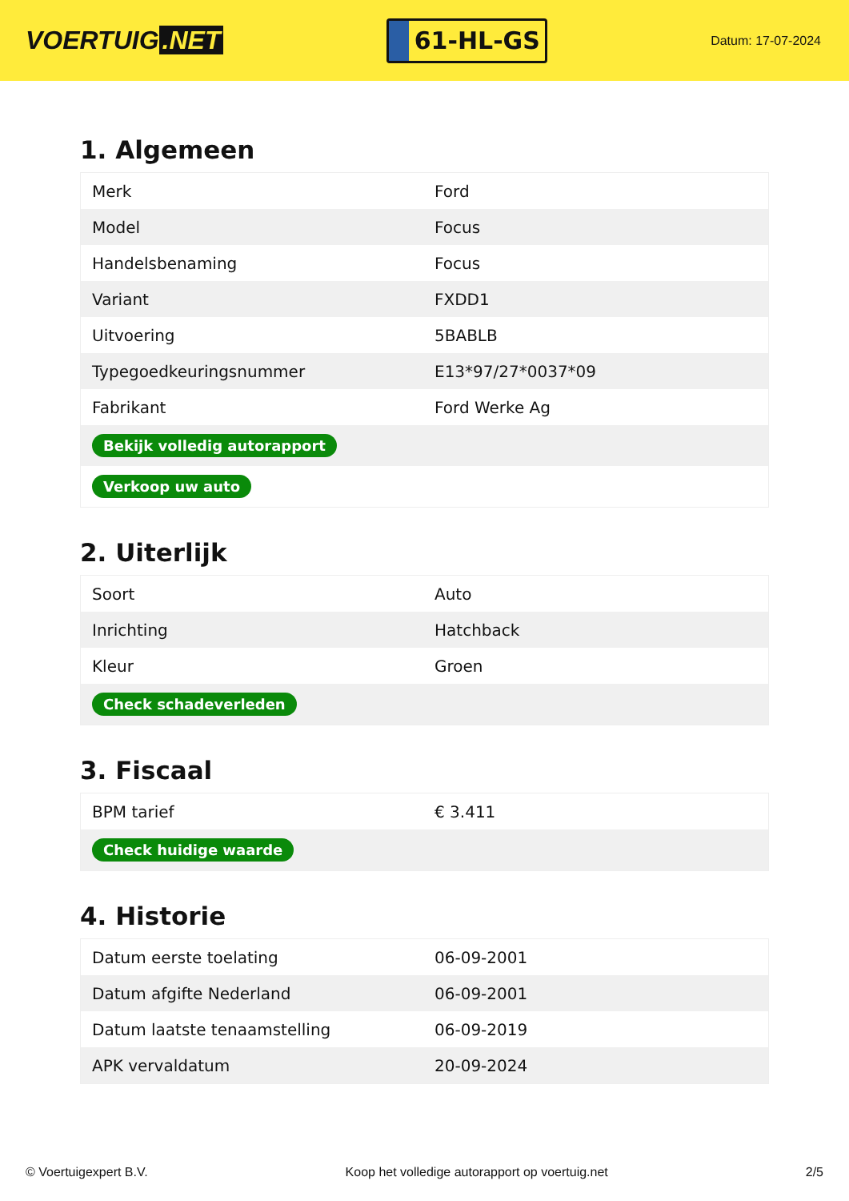VOERTUIG.NET
61-HL-GS
Datum: 17-07-2024
1. Algemeen
| Merk | Ford |
| Model | Focus |
| Handelsbenaming | Focus |
| Variant | FXDD1 |
| Uitvoering | 5BABLB |
| Typegoedkeuringsnummer | E13*97/27*0037*09 |
| Fabrikant | Ford Werke Ag |
| Bekijk volledig autorapport | |
| Verkoop uw auto | |
2. Uiterlijk
| Soort | Auto |
| Inrichting | Hatchback |
| Kleur | Groen |
| Check schadeverleden | |
3. Fiscaal
| BPM tarief | € 3.411 |
| Check huidige waarde | |
4. Historie
| Datum eerste toelating | 06-09-2001 |
| Datum afgifte Nederland | 06-09-2001 |
| Datum laatste tenaamstelling | 06-09-2019 |
| APK vervaldatum | 20-09-2024 |
© Voertuigexpert B.V. Koop het volledige autorapport op voertuig.net 2/5